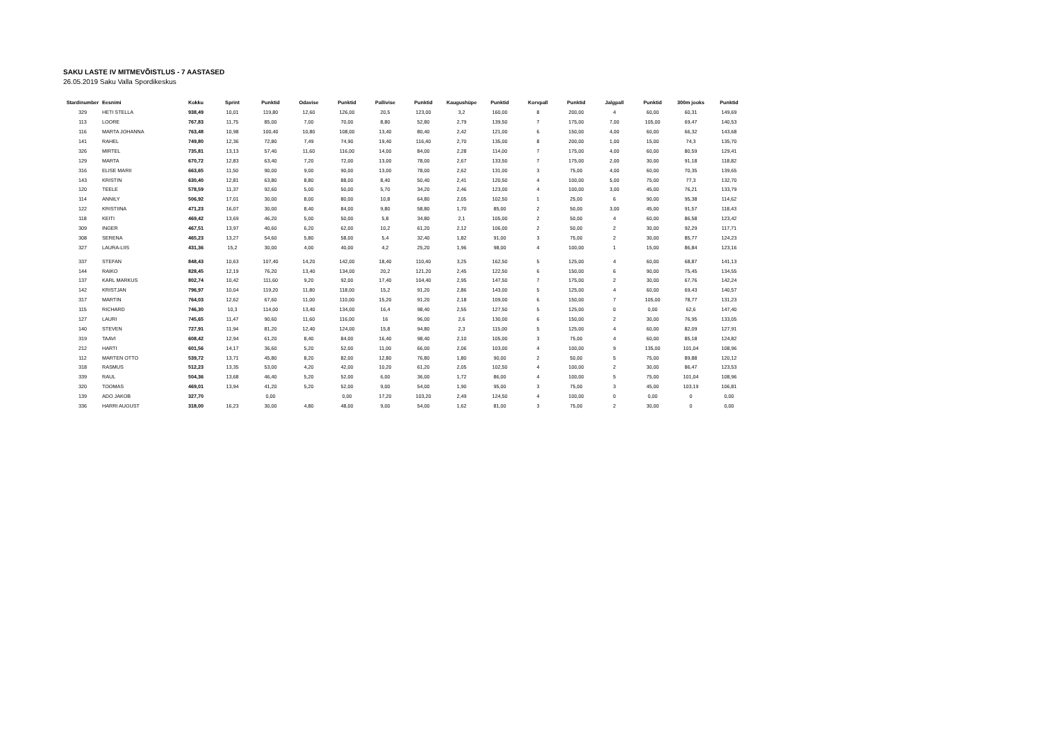SAKU LASTE IV MITMEVÕISTLUS - 7 AASTASED
26.05.2019 Saku Valla Spordikeskus
| Stardinumber | Eesnimi | Kokku | Sprint | Punktid | Odavise | Punktid | Pallivise | Punktid | Kaugushüpe | Punktid | Korvpall | Punktid | Jalgpall | Punktid | 300m jooks | Punktid |
| --- | --- | --- | --- | --- | --- | --- | --- | --- | --- | --- | --- | --- | --- | --- | --- | --- |
| 329 | HETI STELLA | 938,49 | 10,01 | 119,80 | 12,60 | 126,00 | 20,5 | 123,00 | 3,2 | 160,00 | 8 | 200,00 | 4 | 60,00 | 60,31 | 149,69 |
| 113 | LOORE | 767,83 | 11,75 | 85,00 | 7,00 | 70,00 | 8,80 | 52,80 | 2,79 | 139,50 | 7 | 175,00 | 7,00 | 105,00 | 69,47 | 140,53 |
| 116 | MARTA JOHANNA | 763,48 | 10,98 | 100,40 | 10,80 | 108,00 | 13,40 | 80,40 | 2,42 | 121,00 | 6 | 150,00 | 4,00 | 60,00 | 66,32 | 143,68 |
| 141 | RAHEL | 749,80 | 12,36 | 72,80 | 7,49 | 74,90 | 19,40 | 116,40 | 2,70 | 135,00 | 8 | 200,00 | 1,00 | 15,00 | 74,3 | 135,70 |
| 326 | MIRTEL | 735,81 | 13,13 | 57,40 | 11,60 | 116,00 | 14,00 | 84,00 | 2,28 | 114,00 | 7 | 175,00 | 4,00 | 60,00 | 80,59 | 129,41 |
| 129 | MARTA | 670,72 | 12,83 | 63,40 | 7,20 | 72,00 | 13,00 | 78,00 | 2,67 | 133,50 | 7 | 175,00 | 2,00 | 30,00 | 91,18 | 118,82 |
| 316 | ELISE MARII | 663,65 | 11,50 | 90,00 | 9,00 | 90,00 | 13,00 | 78,00 | 2,62 | 131,00 | 3 | 75,00 | 4,00 | 60,00 | 70,35 | 139,65 |
| 143 | KRISTIN | 630,40 | 12,81 | 63,80 | 8,80 | 88,00 | 8,40 | 50,40 | 2,41 | 120,50 | 4 | 100,00 | 5,00 | 75,00 | 77,3 | 132,70 |
| 120 | TEELE | 578,59 | 11,37 | 92,60 | 5,00 | 50,00 | 5,70 | 34,20 | 2,46 | 123,00 | 4 | 100,00 | 3,00 | 45,00 | 76,21 | 133,79 |
| 114 | ANNILY | 506,92 | 17,01 | 30,00 | 8,00 | 80,00 | 10,8 | 64,80 | 2,05 | 102,50 | 1 | 25,00 | 6 | 90,00 | 95,38 | 114,62 |
| 122 | KRISTIINA | 471,23 | 16,07 | 30,00 | 8,40 | 84,00 | 9,80 | 58,80 | 1,70 | 85,00 | 2 | 50,00 | 3,00 | 45,00 | 91,57 | 118,43 |
| 118 | KEITI | 469,42 | 13,69 | 46,20 | 5,00 | 50,00 | 5,8 | 34,80 | 2,1 | 105,00 | 2 | 50,00 | 4 | 60,00 | 86,58 | 123,42 |
| 309 | INGER | 467,51 | 13,97 | 40,60 | 6,20 | 62,00 | 10,2 | 61,20 | 2,12 | 106,00 | 2 | 50,00 | 2 | 30,00 | 92,29 | 117,71 |
| 308 | SERENA | 465,23 | 13,27 | 54,60 | 5,80 | 58,00 | 5,4 | 32,40 | 1,82 | 91,00 | 3 | 75,00 | 2 | 30,00 | 85,77 | 124,23 |
| 327 | LAURA-LIIS | 431,36 | 15,2 | 30,00 | 4,00 | 40,00 | 4,2 | 25,20 | 1,96 | 98,00 | 4 | 100,00 | 1 | 15,00 | 86,84 | 123,16 |
| 337 | STEFAN | 848,43 | 10,63 | 107,40 | 14,20 | 142,00 | 18,40 | 110,40 | 3,25 | 162,50 | 5 | 125,00 | 4 | 60,00 | 68,87 | 141,13 |
| 144 | RAIKO | 828,45 | 12,19 | 76,20 | 13,40 | 134,00 | 20,2 | 121,20 | 2,45 | 122,50 | 6 | 150,00 | 6 | 90,00 | 75,45 | 134,55 |
| 137 | KARL MARKUS | 802,74 | 10,42 | 111,60 | 9,20 | 92,00 | 17,40 | 104,40 | 2,95 | 147,50 | 7 | 175,00 | 2 | 30,00 | 67,76 | 142,24 |
| 142 | KRISTJAN | 796,97 | 10,04 | 119,20 | 11,80 | 118,00 | 15,2 | 91,20 | 2,86 | 143,00 | 5 | 125,00 | 4 | 60,00 | 69,43 | 140,57 |
| 317 | MARTIN | 764,03 | 12,62 | 67,60 | 11,00 | 110,00 | 15,20 | 91,20 | 2,18 | 109,00 | 6 | 150,00 | 7 | 105,00 | 78,77 | 131,23 |
| 115 | RICHARD | 746,30 | 10,3 | 114,00 | 13,40 | 134,00 | 16,4 | 98,40 | 2,55 | 127,50 | 5 | 125,00 | 0 | 0,00 | 62,6 | 147,40 |
| 127 | LAURI | 745,65 | 11,47 | 90,60 | 11,60 | 116,00 | 16 | 96,00 | 2,6 | 130,00 | 6 | 150,00 | 2 | 30,00 | 76,95 | 133,05 |
| 140 | STEVEN | 727,91 | 11,94 | 81,20 | 12,40 | 124,00 | 15,8 | 94,80 | 2,3 | 115,00 | 5 | 125,00 | 4 | 60,00 | 82,09 | 127,91 |
| 319 | TAAVI | 608,42 | 12,94 | 61,20 | 8,40 | 84,00 | 16,40 | 98,40 | 2,10 | 105,00 | 3 | 75,00 | 4 | 60,00 | 85,18 | 124,82 |
| 212 | HARTI | 601,56 | 14,17 | 36,60 | 5,20 | 52,00 | 11,00 | 66,00 | 2,06 | 103,00 | 4 | 100,00 | 9 | 135,00 | 101,04 | 108,96 |
| 112 | MARTEN OTTO | 539,72 | 13,71 | 45,80 | 8,20 | 82,00 | 12,80 | 76,80 | 1,80 | 90,00 | 2 | 50,00 | 5 | 75,00 | 89,88 | 120,12 |
| 318 | RASMUS | 512,23 | 13,35 | 53,00 | 4,20 | 42,00 | 10,20 | 61,20 | 2,05 | 102,50 | 4 | 100,00 | 2 | 30,00 | 86,47 | 123,53 |
| 339 | RAUL | 504,36 | 13,68 | 46,40 | 5,20 | 52,00 | 6,00 | 36,00 | 1,72 | 86,00 | 4 | 100,00 | 5 | 75,00 | 101,04 | 108,96 |
| 320 | TOOMAS | 469,01 | 13,94 | 41,20 | 5,20 | 52,00 | 9,00 | 54,00 | 1,90 | 95,00 | 3 | 75,00 | 3 | 45,00 | 103,19 | 106,81 |
| 139 | ADO JAKOB | 327,70 | | 0,00 | | 0,00 | 17,20 | 103,20 | 2,49 | 124,50 | 4 | 100,00 | 0 | 0,00 | 0 | 0,00 |
| 336 | HARRI AUGUST | 318,00 | 16,23 | 30,00 | 4,80 | 48,00 | 9,00 | 54,00 | 1,62 | 81,00 | 3 | 75,00 | 2 | 30,00 | 0 | 0,00 |